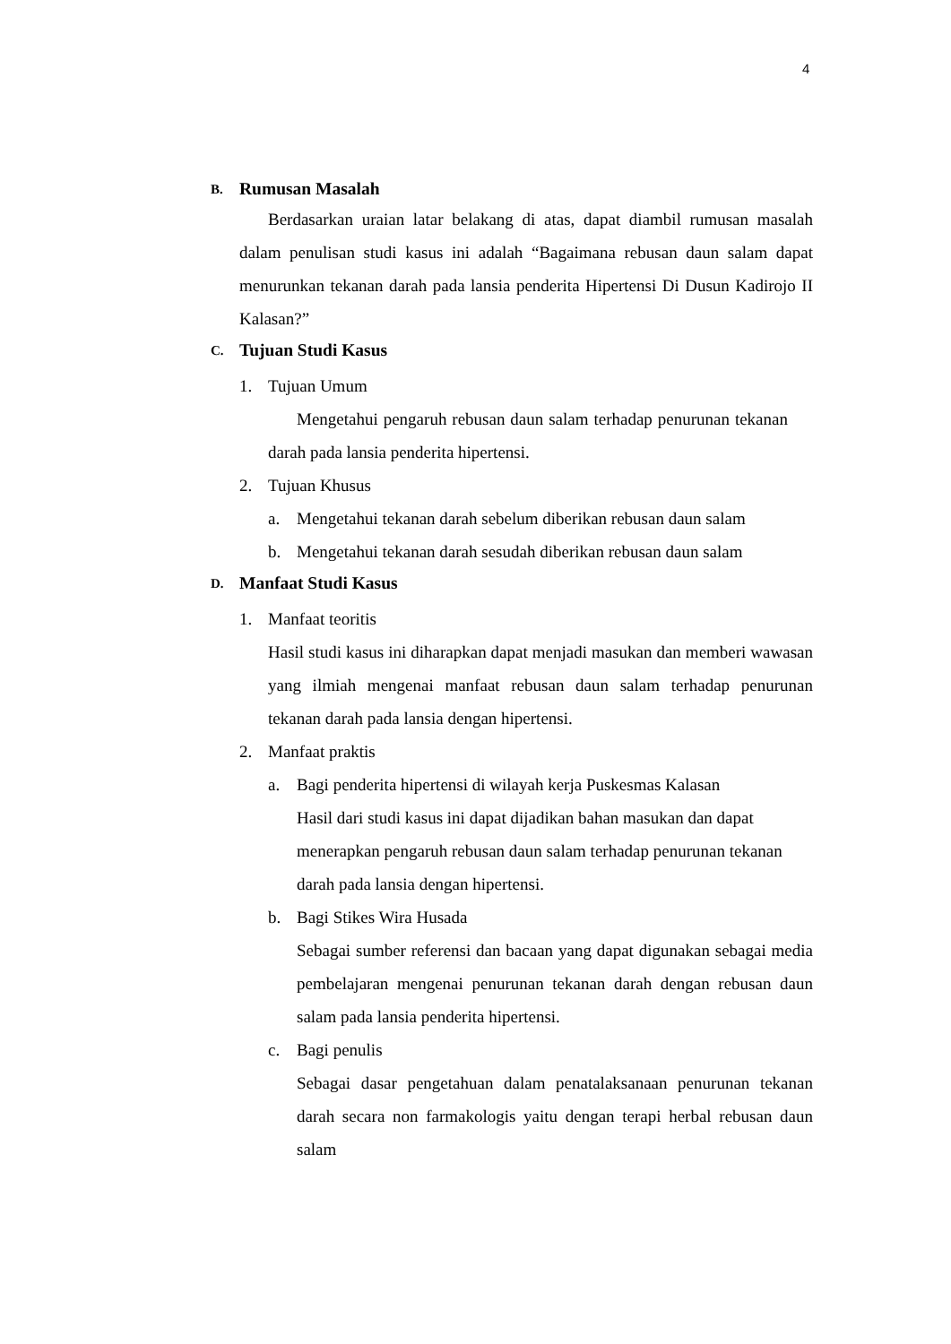4
B. Rumusan Masalah
Berdasarkan uraian latar belakang di atas, dapat diambil rumusan masalah dalam penulisan studi kasus ini adalah “Bagaimana rebusan daun salam dapat menurunkan tekanan darah pada lansia penderita Hipertensi Di Dusun Kadirojo II Kalasan?”
C. Tujuan Studi Kasus
1. Tujuan Umum
Mengetahui pengaruh rebusan daun salam terhadap penurunan tekanan darah pada lansia penderita hipertensi.
2. Tujuan Khusus
a. Mengetahui tekanan darah sebelum diberikan rebusan daun salam
b. Mengetahui tekanan darah sesudah diberikan rebusan daun salam
D. Manfaat Studi Kasus
1. Manfaat teoritis
Hasil studi kasus ini diharapkan dapat menjadi masukan dan memberi wawasan yang ilmiah mengenai manfaat rebusan daun salam terhadap penurunan tekanan darah pada lansia dengan hipertensi.
2. Manfaat praktis
a. Bagi penderita hipertensi di wilayah kerja Puskesmas Kalasan
Hasil dari studi kasus ini dapat dijadikan bahan masukan dan dapat menerapkan pengaruh rebusan daun salam terhadap penurunan tekanan darah pada lansia dengan hipertensi.
b. Bagi Stikes Wira Husada
Sebagai sumber referensi dan bacaan yang dapat digunakan sebagai media pembelajaran mengenai penurunan tekanan darah dengan rebusan daun salam pada lansia penderita hipertensi.
c. Bagi penulis
Sebagai dasar pengetahuan dalam penatalaksanaan penurunan tekanan darah secara non farmakologis yaitu dengan terapi herbal rebusan daun salam